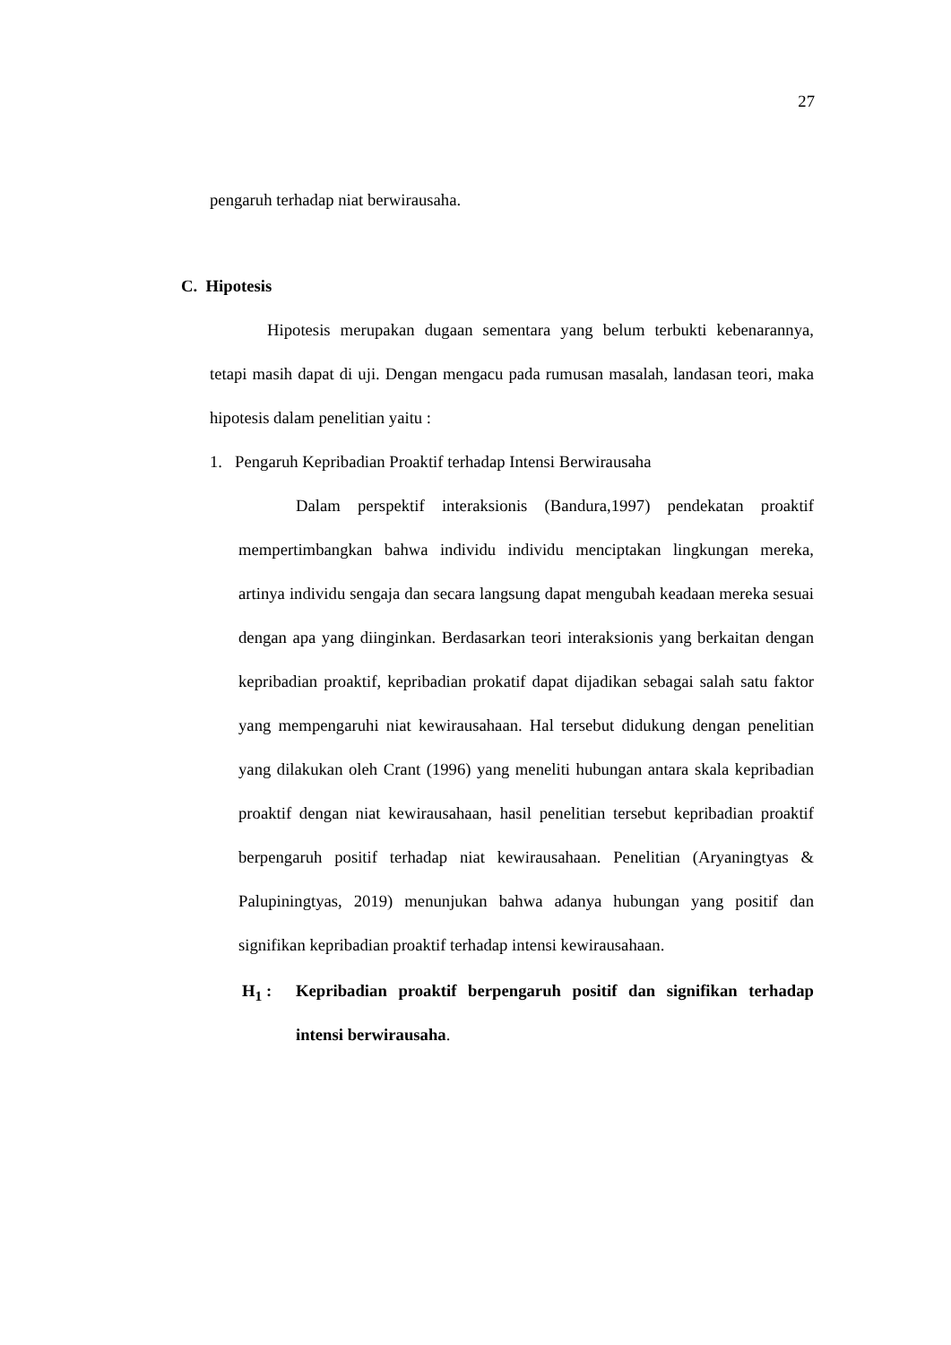27
pengaruh terhadap niat berwirausaha.
C. Hipotesis
Hipotesis merupakan dugaan sementara yang belum terbukti kebenarannya, tetapi masih dapat di uji. Dengan mengacu pada rumusan masalah, landasan teori, maka hipotesis dalam penelitian yaitu :
1. Pengaruh Kepribadian Proaktif terhadap Intensi Berwirausaha
Dalam perspektif interaksionis (Bandura,1997) pendekatan proaktif mempertimbangkan bahwa individu individu menciptakan lingkungan mereka, artinya individu sengaja dan secara langsung dapat mengubah keadaan mereka sesuai dengan apa yang diinginkan. Berdasarkan teori interaksionis yang berkaitan dengan kepribadian proaktif, kepribadian prokatif dapat dijadikan sebagai salah satu faktor yang mempengaruhi niat kewirausahaan. Hal tersebut didukung dengan penelitian yang dilakukan oleh Crant (1996) yang meneliti hubungan antara skala kepribadian proaktif dengan niat kewirausahaan, hasil penelitian tersebut kepribadian proaktif berpengaruh positif terhadap niat kewirausahaan. Penelitian (Aryaningtyas & Palupiningtyas, 2019) menunjukan bahwa adanya hubungan yang positif dan signifikan kepribadian proaktif terhadap intensi kewirausahaan.
H<sub>1</sub> : Kepribadian proaktif berpengaruh positif dan signifikan terhadap intensi berwirausaha.